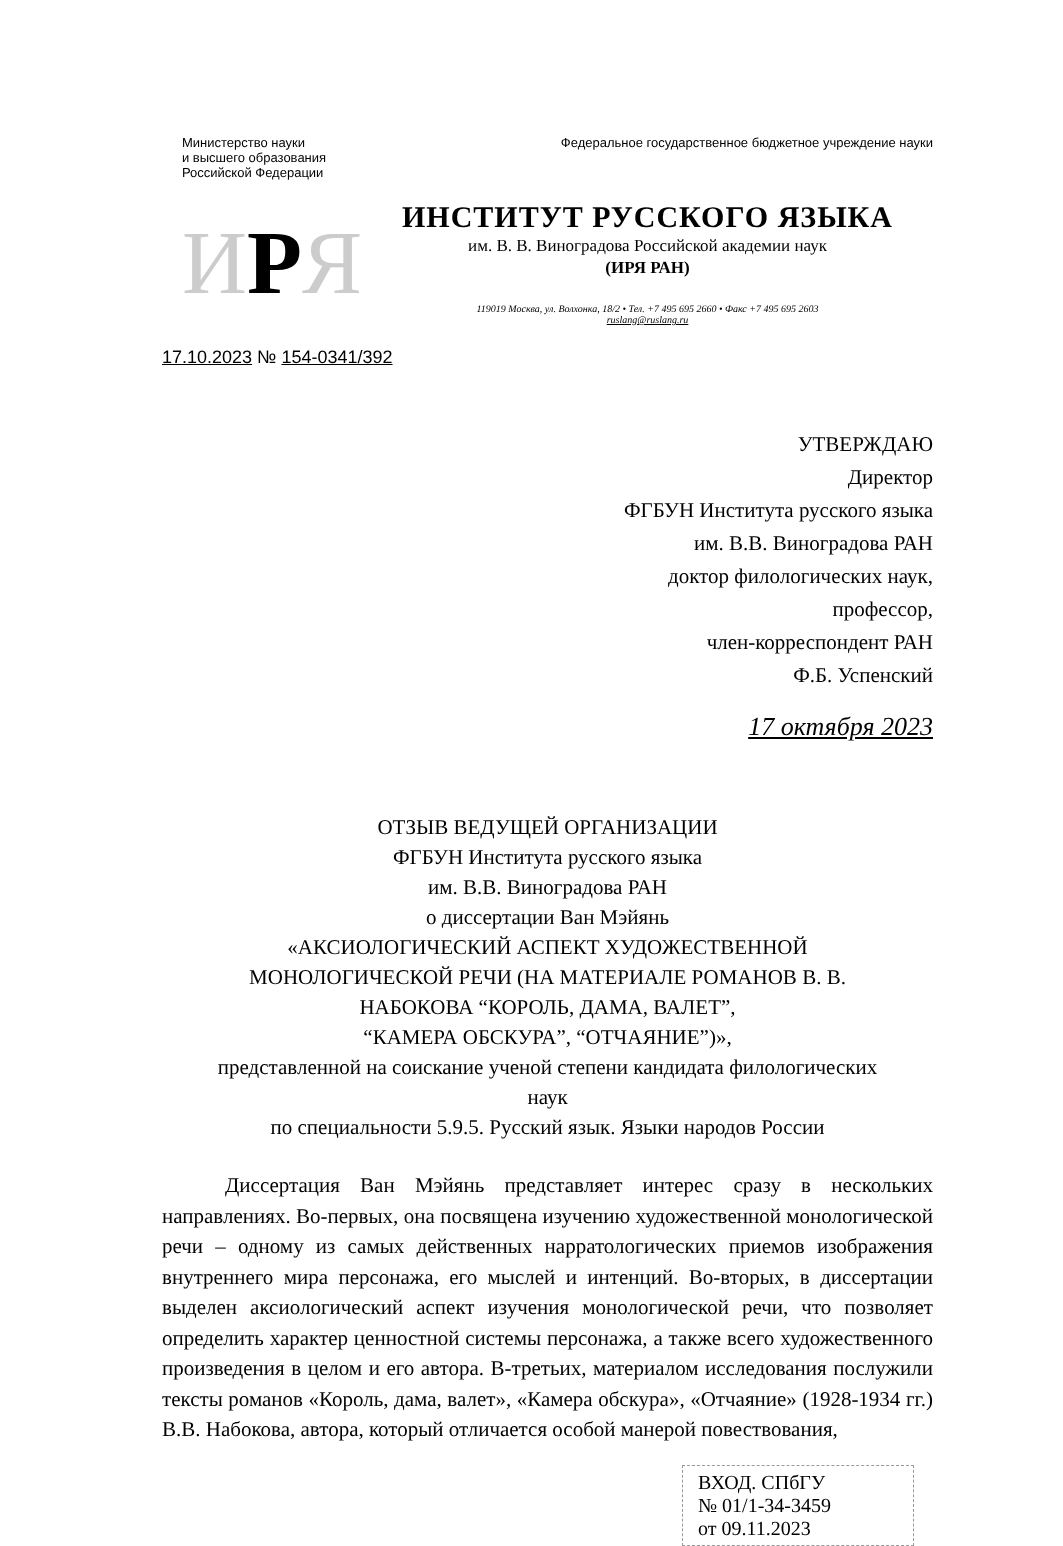Министерство науки
и высшего образования
Российской Федерации
Федеральное государственное бюджетное учреждение науки
ИРЯ
ИНСТИТУТ РУССКОГО ЯЗЫКА
им. В. В. Виноградова Российской академии наук
(ИРЯ РАН)
119019 Москва, ул. Волхонка, 18/2 • Тел. +7 495 695 2660 • Факс +7 495 695 2603
ruslang@ruslang.ru
17.10.2023 № 154-0341/392
УТВЕРЖДАЮ
Директор
ФГБУН Института русского языка
им. В.В. Виноградова РАН
доктор филологических наук,
профессор,
член-корреспондент РАН
Ф.Б. Успенский
17 октября 2023
ОТЗЫВ ВЕДУЩЕЙ ОРГАНИЗАЦИИ
ФГБУН Института русского языка
им. В.В. Виноградова РАН
о диссертации Ван Мэйянь
«АКСИОЛОГИЧЕСКИЙ АСПЕКТ ХУДОЖЕСТВЕННОЙ
МОНОЛОГИЧЕСКОЙ РЕЧИ (НА МАТЕРИАЛЕ РОМАНОВ В. В.
НАБОКОВА “КОРОЛЬ, ДАМА, ВАЛЕТ”,
“КАМЕРА ОБСКУРА”, “ОТЧАЯНИЕ”)»,
представленной на соискание ученой степени кандидата филологических
наук
по специальности 5.9.5. Русский язык. Языки народов России
   Диссертация Ван Мэйянь представляет интерес сразу в нескольких направлениях. Во-первых, она посвящена изучению художественной монологической речи – одному из самых действенных нарратологических приемов изображения внутреннего мира персонажа, его мыслей и интенций. Во-вторых, в диссертации выделен аксиологический аспект изучения монологической речи, что позволяет определить характер ценностной системы персонажа, а также всего художественного произведения в целом и его автора. В-третьих, материалом исследования послужили тексты романов «Король, дама, валет», «Камера обскура», «Отчаяние» (1928-1934 гг.) В.В. Набокова, автора, который отличается особой манерой повествования,
ВХОД. СПбГУ
№ 01/1-34-3459
от 09.11.2023